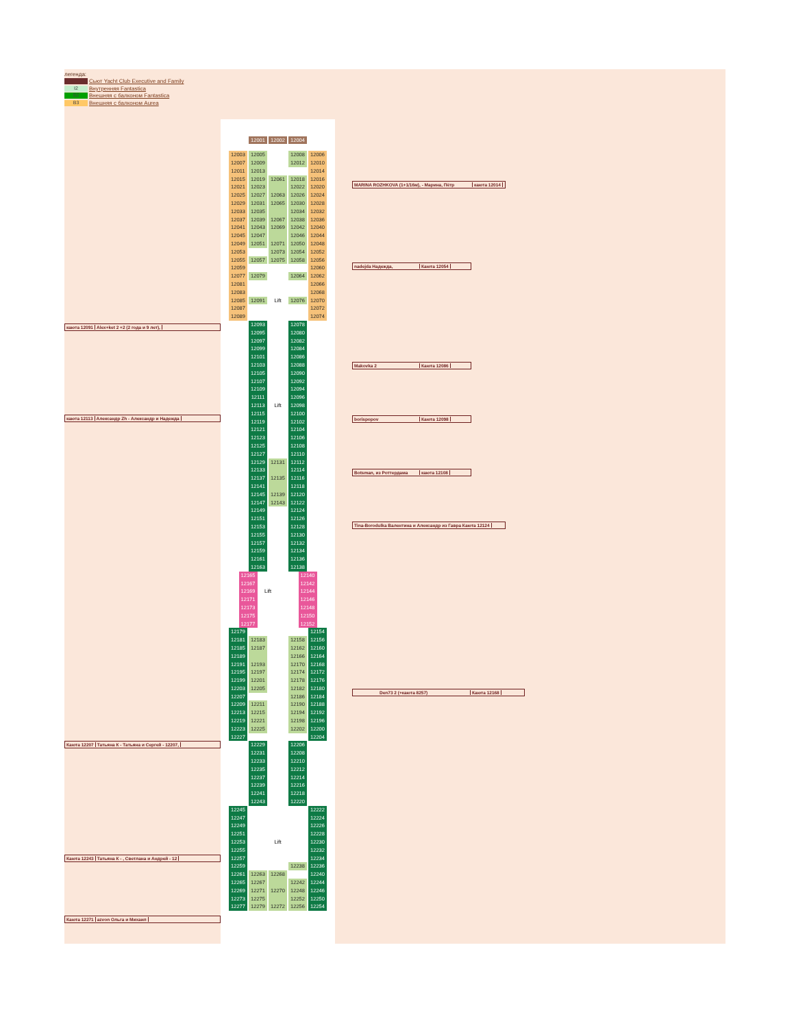легенда:
Сьют Yacht Club Executive and Family
I2 Внутренняя Fantastica
B2 Внешняя с балконом Fantastica
B3 Внешняя с балконом Aurea
каюта 12091 Alex+ket 2 +2 (2 года и 9 лет),
каюта 12113 Александр Zh - Александр и Надежда
Каюта 12207 Татьяна К - Татьяна и Сергей - 12207,
Каюта 12243 Татьяна К - , Светлана и Андрей - 12
Каюта 12271 azvon Ольга и Михаил
12001 12002 12004
12003 12005 12008 12006
12007 12009 12012 12010
12011 12013 12014
12015 12019 12061 12018 12016
12021 12023 12022 12020
12025 12027 12063 12026 12024
12029 12031 12065 12030 12028
12033 12035 12034 12032
12037 12039 12067 12038 12036
12041 12043 12069 12042 12040
12045 12047 12046 12044
12049 12051 12071 12050 12048
12053 12073 12054 12052
12055 12057 12075 12058 12056
12059 12060
12077 12079 12064 12062
12081 12066
12083 12068
12085 12091 Lift 12076 12070
12087 12072
12089 12074
12093 12078
12095 12080
12097 12082
12099 12084
12101 12086
12103 12088
12105 12090
12107 12092
12109 12094
12111 12096
12113 Lift 12098
12115 12100
12119 12102
12121 12104
12123 12106
12125 12108
12127 12110
12129 12131 12112
12133 12114
12137 12135 12116
12141 12118
12145 12139 12120
12147 12143 12122
12149 12124
12151 12126
12153 12128
12155 12130
12157 12132
12159 12134
12161 12136
12163 12138
12165 12140
12167 12142
12169 Lift 12144
12171 12146
12173 12148
12175 12150
12177 12152
12179 12154
12181 12183 12158 12156
12185 12187 12162 12160
12189 12166 12164
12191 12193 12170 12168
12195 12197 12174 12172
12199 12201 12178 12176
12203 12205 12182 12180
12207 12186 12184
12209 12211 12190 12188
12213 12215 12194 12192
12219 12221 12198 12196
12223 12225 12202 12200
12227 12204
12229 12206
12231 12208
12233 12210
12235 12212
12237 12214
12239 12216
12241 12218
12243 12220
12245 12222
12247 12224
12249 12226
12251 12228
12253 Lift 12230
12255 12232
12257 12234
12259 12238 12236
12261 12263 12268 12240
12265 12267 12242 12244
12269 12271 12270 12248 12246
12273 12275 12252 12250
12277 12279 12272 12256 12254
MARINA ROZHKOVA (1+1/16м), - Марина, Пётр каюта 12014
nadejda Надежда, Каюта 12054
Makovka 2 Каюта 12086
borispopov Каюта 12098
Botsman, из Роттердама каюта 12108
Tina-Borodulka Валентина и Александр из Гавра Каюта 12124
Den73 2 (+каюта 8257) Каюта 12168